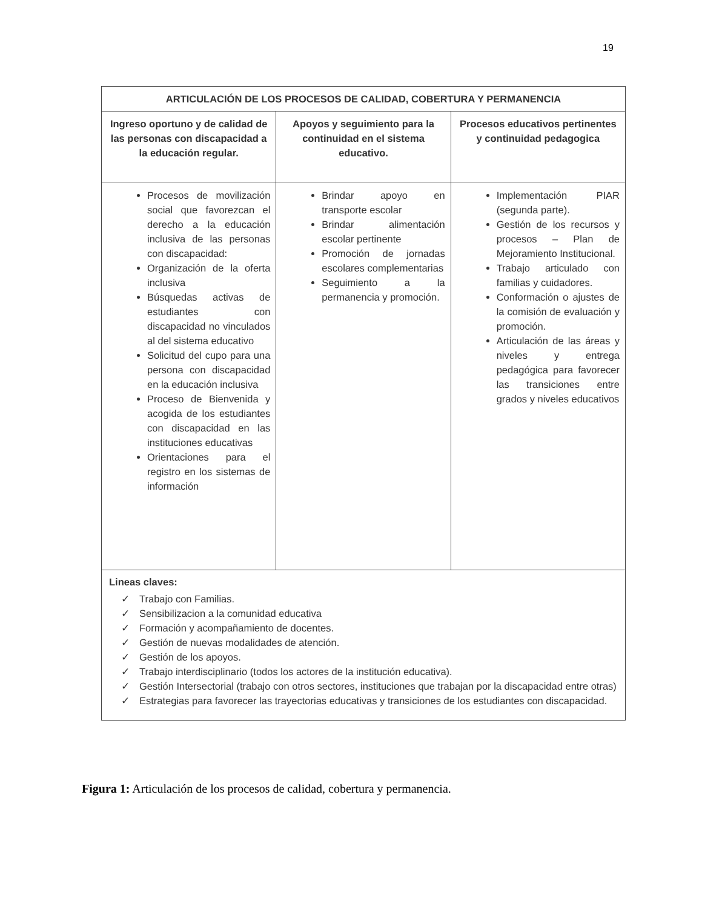19
| ARTICULACIÓN DE LOS PROCESOS DE CALIDAD, COBERTURA Y PERMANENCIA | | |
| --- | --- | --- |
| Ingreso oportuno y de calidad de las personas con discapacidad a la educación regular. | Apoyos y seguimiento para la continuidad en el sistema educativo. | Procesos educativos pertinentes y continuidad pedagogica |
| Procesos de movilización social que favorezcan el derecho a la educación inclusiva de las personas con discapacidad: Organización de la oferta inclusiva Búsquedas activas de estudiantes con discapacidad no vinculados al del sistema educativo Solicitud del cupo para una persona con discapacidad en la educación inclusiva Proceso de Bienvenida y acogida de los estudiantes con discapacidad en las instituciones educativas Orientaciones para el registro en los sistemas de información | Brindar apoyo en transporte escolar Brindar alimentación escolar pertinente Promoción de jornadas escolares complementarias Seguimiento a la permanencia y promoción. | Implementación PIAR (segunda parte). Gestión de los recursos y procesos – Plan de Mejoramiento Institucional. Trabajo articulado con familias y cuidadores. Conformación o ajustes de la comisión de evaluación y promoción. Articulación de las áreas y niveles y entrega pedagógica para favorecer las transiciones entre grados y niveles educativos |
| Lineas claves: ✓ Trabajo con Familias. ✓ Sensibilizacion a la comunidad educativa ✓ Formación y acompañamiento de docentes. ✓ Gestión de nuevas modalidades de atención. ✓ Gestión de los apoyos. ✓ Trabajo interdisciplinario (todos los actores de la institución educativa). ✓ Gestión Intersectorial (trabajo con otros sectores, instituciones que trabajan por la discapacidad entre otras) ✓ Estrategias para favorecer las trayectorias educativas y transiciones de los estudiantes con discapacidad. | | |
Figura 1: Articulación de los procesos de calidad, cobertura y permanencia.